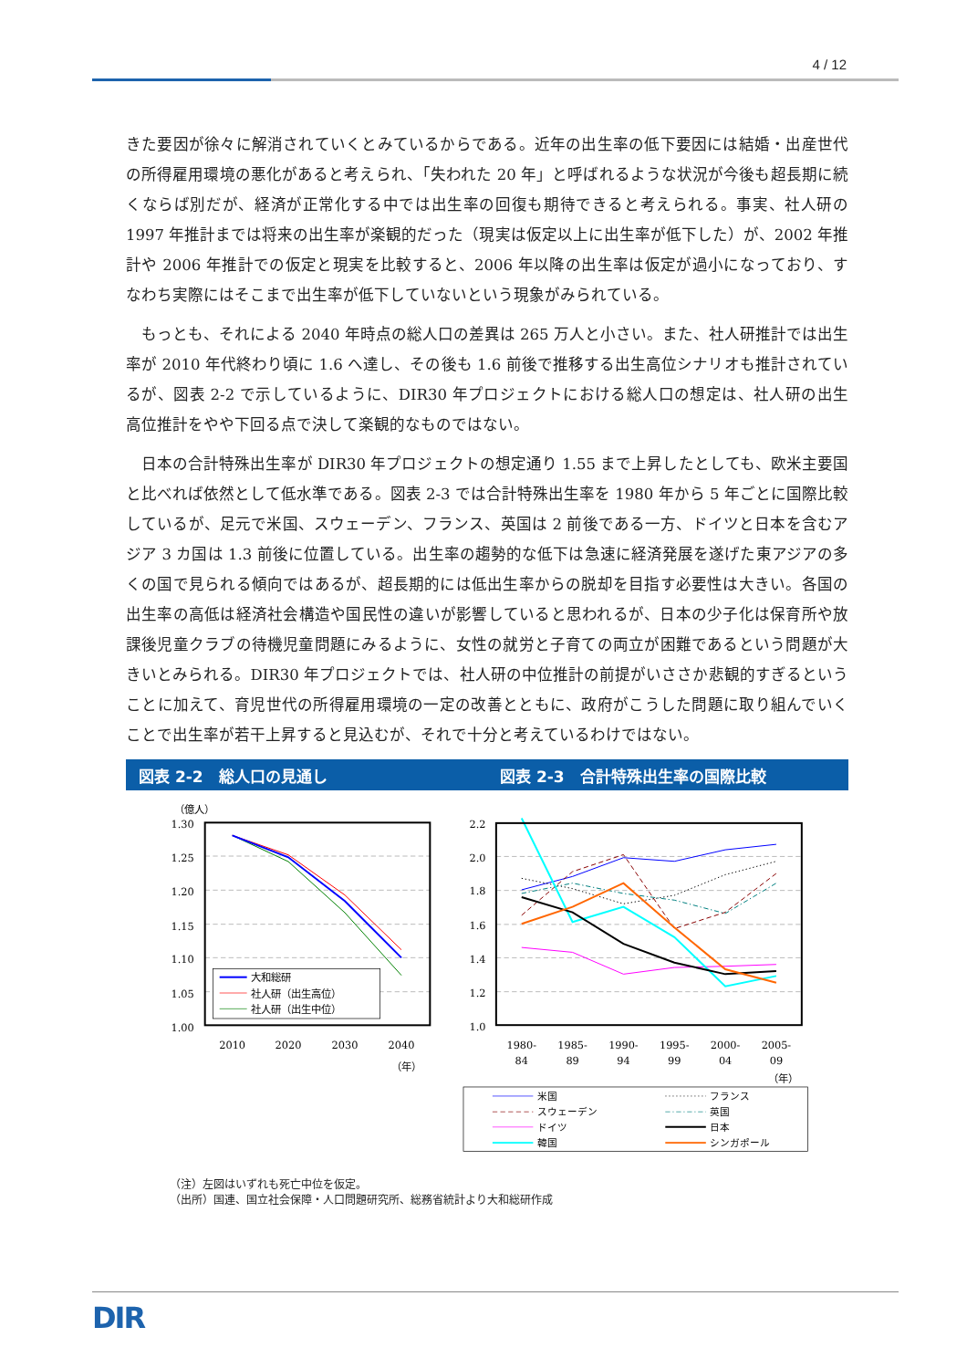4 / 12
きた要因が徐々に解消されていくとみているからである。近年の出生率の低下要因には結婚・出産世代の所得雇用環境の悪化があると考えられ、「失われた 20 年」と呼ばれるような状況が今後も超長期に続くならば別だが、経済が正常化する中では出生率の回復も期待できると考えられる。事実、社人研の 1997 年推計までは将来の出生率が楽観的だった（現実は仮定以上に出生率が低下した）が、2002 年推計や 2006 年推計での仮定と現実を比較すると、2006 年以降の出生率は仮定が過小になっており、すなわち実際にはそこまで出生率が低下していないという現象がみられている。
　もっとも、それによる 2040 年時点の総人口の差異は 265 万人と小さい。また、社人研推計では出生率が 2010 年代終わり頃に 1.6 へ達し、その後も 1.6 前後で推移する出生高位シナリオも推計されているが、図表 2-2 で示しているように、DIR30 年プロジェクトにおける総人口の想定は、社人研の出生高位推計をやや下回る点で決して楽観的なものではない。
　日本の合計特殊出生率が DIR30 年プロジェクトの想定通り 1.55 まで上昇したとしても、欧米主要国と比べれば依然として低水準である。図表 2-3 では合計特殊出生率を 1980 年から 5 年ごとに国際比較しているが、足元で米国、スウェーデン、フランス、英国は 2 前後である一方、ドイツと日本を含むアジア 3 カ国は 1.3 前後に位置している。出生率の趨勢的な低下は急速に経済発展を遂げた東アジアの多くの国で見られる傾向ではあるが、超長期的には低出生率からの脱却を目指す必要性は大きい。各国の出生率の高低は経済社会構造や国民性の違いが影響していると思われるが、日本の少子化は保育所や放課後児童クラブの待機児童問題にみるように、女性の就労と子育ての両立が困難であるという問題が大きいとみられる。DIR30 年プロジェクトでは、社人研の中位推計の前提がいささか悲観的すぎるということに加えて、育児世代の所得雇用環境の一定の改善とともに、政府がこうした問題に取り組んでいくことで出生率が若干上昇すると見込むが、それで十分と考えているわけではない。
図表 2-2　総人口の見通し 図表 2-3　合計特殊出生率の国際比較
（億人）
1.30
1.25
1.20
1.15
1.10
1.05
1.00
大和総研
社人研（出生高位）
社人研（出生中位）
2010
2020
2030
2040
（年）
2.2
2.0
1.8
1.6
1.4
1.2
1.0
1980-
84
1985-
89
1990-
94
1995-
99
2000-
04
2005-
09
（年）
米国
フランス
スウェーデン
英国
ドイツ
日本
韓国
シンガポール
（注）左図はいずれも死亡中位を仮定。
（出所）国連、国立社会保障・人口問題研究所、総務省統計より大和総研作成
DIR